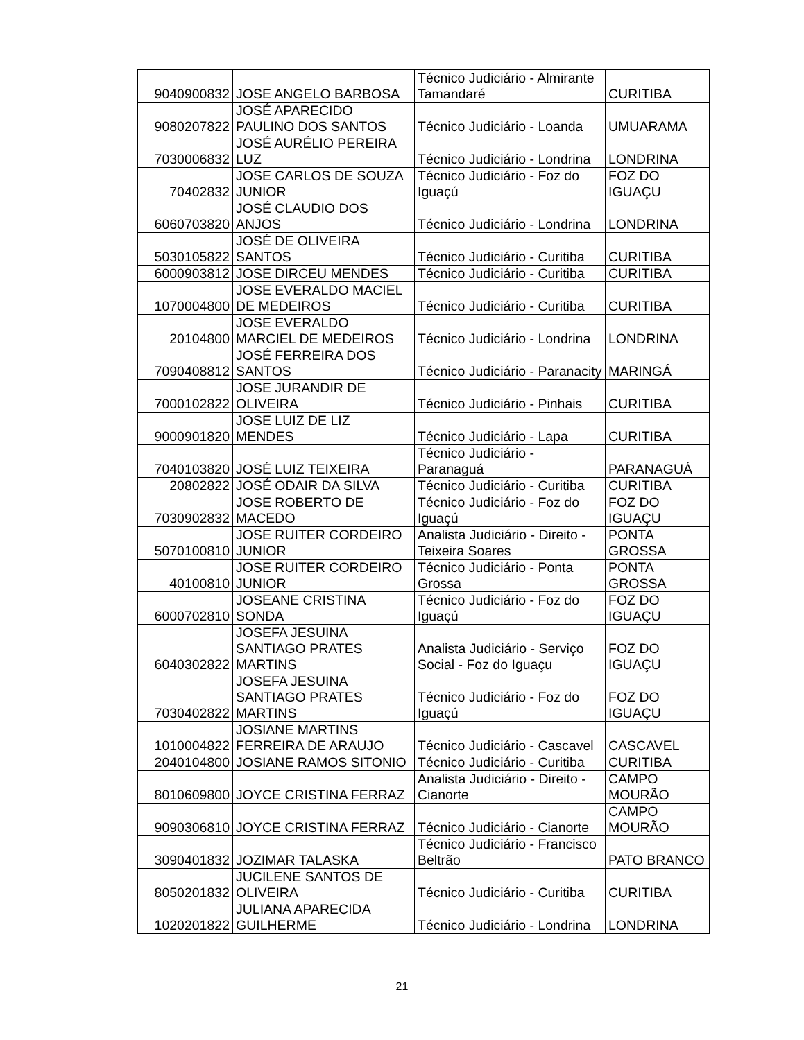| 9040900832 | JOSE ANGELO BARBOSA | Técnico Judiciário - Almirante Tamandaré | CURITIBA |
| 9080207822 | JOSÉ APARECIDO PAULINO DOS SANTOS | Técnico Judiciário - Loanda | UMUARAMA |
| 7030006832 | JOSÉ AURÉLIO PEREIRA LUZ | Técnico Judiciário - Londrina | LONDRINA |
| 70402832 | JOSE CARLOS DE SOUZA JUNIOR | Técnico Judiciário - Foz do Iguaçú | FOZ DO IGUAÇU |
| 6060703820 | JOSÉ CLAUDIO DOS ANJOS | Técnico Judiciário - Londrina | LONDRINA |
| 5030105822 | JOSÉ DE OLIVEIRA SANTOS | Técnico Judiciário - Curitiba | CURITIBA |
| 6000903812 | JOSE DIRCEU MENDES | Técnico Judiciário - Curitiba | CURITIBA |
| 1070004800 | JOSE EVERALDO MACIEL DE MEDEIROS | Técnico Judiciário - Curitiba | CURITIBA |
| 20104800 | JOSE EVERALDO MARCIEL DE MEDEIROS | Técnico Judiciário - Londrina | LONDRINA |
| 7090408812 | JOSÉ FERREIRA DOS SANTOS | Técnico Judiciário - Paranacity | MARINGÁ |
| 7000102822 | JOSE JURANDIR DE OLIVEIRA | Técnico Judiciário - Pinhais | CURITIBA |
| 9000901820 | JOSE LUIZ DE LIZ MENDES | Técnico Judiciário - Lapa | CURITIBA |
| 7040103820 | JOSÉ LUIZ TEIXEIRA | Técnico Judiciário - Paranaguá | PARANAGUÁ |
| 20802822 | JOSÉ ODAIR DA SILVA | Técnico Judiciário - Curitiba | CURITIBA |
| 7030902832 | JOSE ROBERTO DE MACEDO | Técnico Judiciário - Foz do Iguaçú | FOZ DO IGUAÇU |
| 5070100810 | JOSE RUITER CORDEIRO JUNIOR | Analista Judiciário - Direito - Teixeira Soares | PONTA GROSSA |
| 40100810 | JOSE RUITER CORDEIRO JUNIOR | Técnico Judiciário - Ponta Grossa | PONTA GROSSA |
| 6000702810 | JOSEANE CRISTINA SONDA | Técnico Judiciário - Foz do Iguaçú | FOZ DO IGUAÇU |
| 6040302822 | JOSEFA JESUINA SANTIAGO PRATES MARTINS | Analista Judiciário - Serviço Social - Foz do Iguaçu | FOZ DO IGUAÇU |
| 7030402822 | JOSEFA JESUINA SANTIAGO PRATES MARTINS | Técnico Judiciário - Foz do Iguaçú | FOZ DO IGUAÇU |
| 1010004822 | JOSIANE MARTINS FERREIRA DE ARAUJO | Técnico Judiciário - Cascavel | CASCAVEL |
| 2040104800 | JOSIANE RAMOS SITONIO | Técnico Judiciário - Curitiba | CURITIBA |
| 8010609800 | JOYCE CRISTINA FERRAZ | Analista Judiciário - Direito - Cianorte | CAMPO MOURÃO |
| 9090306810 | JOYCE CRISTINA FERRAZ | Técnico Judiciário - Cianorte | CAMPO MOURÃO |
| 3090401832 | JOZIMAR TALASKA | Técnico Judiciário - Francisco Beltrão | PATO BRANCO |
| 8050201832 | JUCILENE SANTOS DE OLIVEIRA | Técnico Judiciário - Curitiba | CURITIBA |
| 1020201822 | JULIANA APARECIDA GUILHERME | Técnico Judiciário - Londrina | LONDRINA |
21